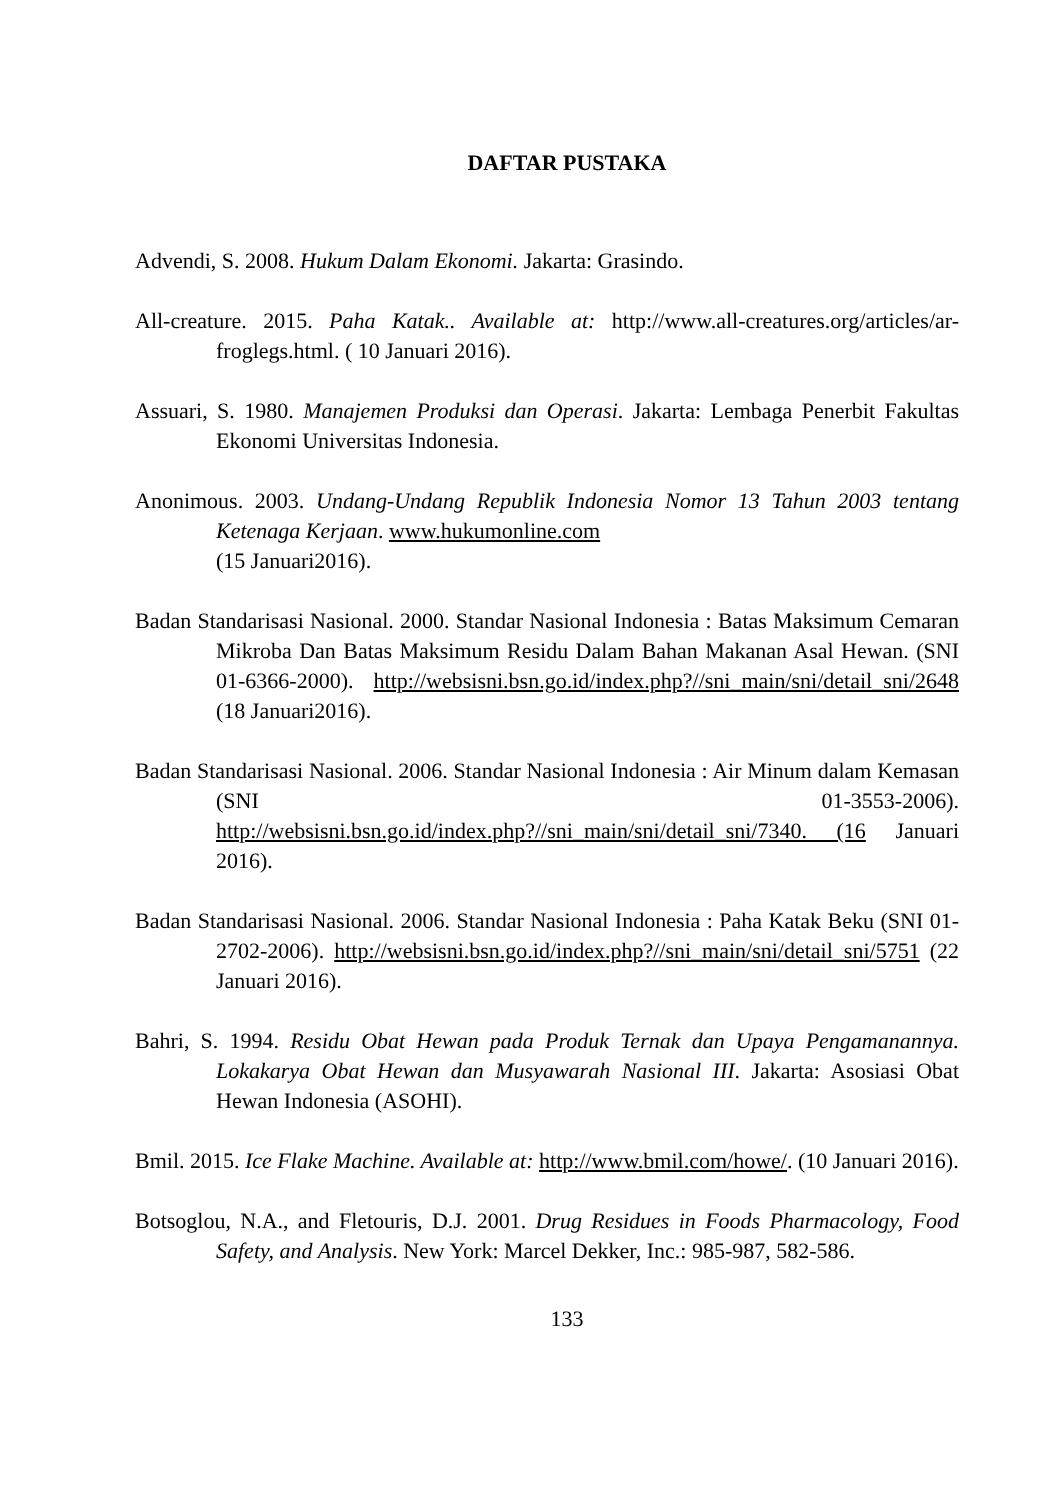DAFTAR PUSTAKA
Advendi, S. 2008. Hukum Dalam Ekonomi. Jakarta: Grasindo.
All-creature. 2015. Paha Katak.. Available at: http://www.all-creatures.org/articles/ar-froglegs.html. ( 10 Januari 2016).
Assuari, S. 1980. Manajemen Produksi dan Operasi. Jakarta: Lembaga Penerbit Fakultas Ekonomi Universitas Indonesia.
Anonimous. 2003. Undang-Undang Republik Indonesia Nomor 13 Tahun 2003 tentang Ketenaga Kerjaan. www.hukumonline.com
(15 Januari2016).
Badan Standarisasi Nasional. 2000. Standar Nasional Indonesia : Batas Maksimum Cemaran Mikroba Dan Batas Maksimum Residu Dalam Bahan Makanan Asal Hewan. (SNI 01-6366-2000). http://websisni.bsn.go.id/index.php?//sni_main/sni/detail_sni/2648 (18 Januari2016).
Badan Standarisasi Nasional. 2006. Standar Nasional Indonesia : Air Minum dalam Kemasan (SNI 01-3553-2006). http://websisni.bsn.go.id/index.php?//sni_main/sni/detail_sni/7340. (16 Januari 2016).
Badan Standarisasi Nasional. 2006. Standar Nasional Indonesia : Paha Katak Beku (SNI 01-2702-2006). http://websisni.bsn.go.id/index.php?//sni_main/sni/detail_sni/5751 (22 Januari 2016).
Bahri, S. 1994. Residu Obat Hewan pada Produk Ternak dan Upaya Pengamanannya. Lokakarya Obat Hewan dan Musyawarah Nasional III. Jakarta: Asosiasi Obat Hewan Indonesia (ASOHI).
Bmil. 2015. Ice Flake Machine. Available at: http://www.bmil.com/howe/. (10 Januari 2016).
Botsoglou, N.A., and Fletouris, D.J. 2001. Drug Residues in Foods Pharmacology, Food Safety, and Analysis. New York: Marcel Dekker, Inc.: 985-987, 582-586.
133